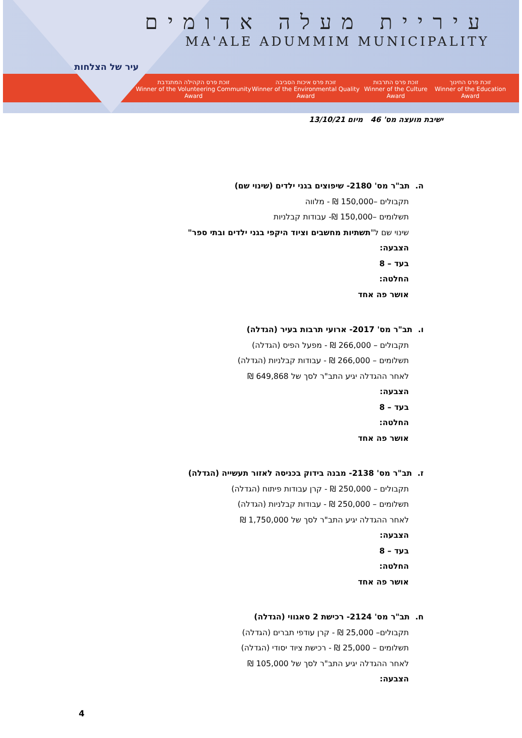עיר של הצלחות
עיריית מעלה אדומים
MA'ALE ADUMMIM MUNICIPALITY
זוכת פרס החינוך
Winner of the Education Award
זוכת פרס התרבות
Winner of the Culture Award
זוכת פרס איכות הסביבה
Winner of the Environmental Quality Award
זוכת פרס הקהילה המתנדבת
Winner of the Volunteering Community Award
ישיבת מועצה מס' 46 מיום 13/10/21
ה. תב"ר מס' 2180- שיפוצים בגני ילדים (שינוי שם)
תקבולים –150,000 ₪ - מלווה
תשלומים –150,000 ₪- עבודות קבלניות
שינוי שם ל"תשתיות מחשבים וציוד היקפי בגני ילדים ובתי ספר"
הצבעה:
בעד – 8
החלטה:
אושר פה אחד
ו. תב"ר מס' 2017- ארועי תרבות בעיר (הגדלה)
תקבולים – 266,000 ₪ - מפעל הפיס (הגדלה)
תשלומים – 266,000 ₪ - עבודות קבלניות (הגדלה)
לאחר ההגדלה יגיע התב"ר לסך של 649,868 ₪
הצבעה:
בעד – 8
החלטה:
אושר פה אחד
ז. תב"ר מס' 2138- מבנה בידוק בכניסה לאזור תעשייה (הגדלה)
תקבולים – 250,000 ₪ - קרן עבודות פיתוח (הגדלה)
תשלומים – 250,000 ₪ - עבודות קבלניות (הגדלה)
לאחר ההגדלה יגיע התב"ר לסך של 1,750,000 ₪
הצבעה:
בעד – 8
החלטה:
אושר פה אחד
ח. תב"ר מס' 2124- רכישת 2 סאגווי (הגדלה)
תקבולים– 25,000 ₪ - קרן עודפי תברים (הגדלה)
תשלומים – 25,000 ₪ - רכישת ציוד יסודי (הגדלה)
לאחר ההגדלה יגיע התב"ר לסך של 105,000 ₪
הצבעה:
4